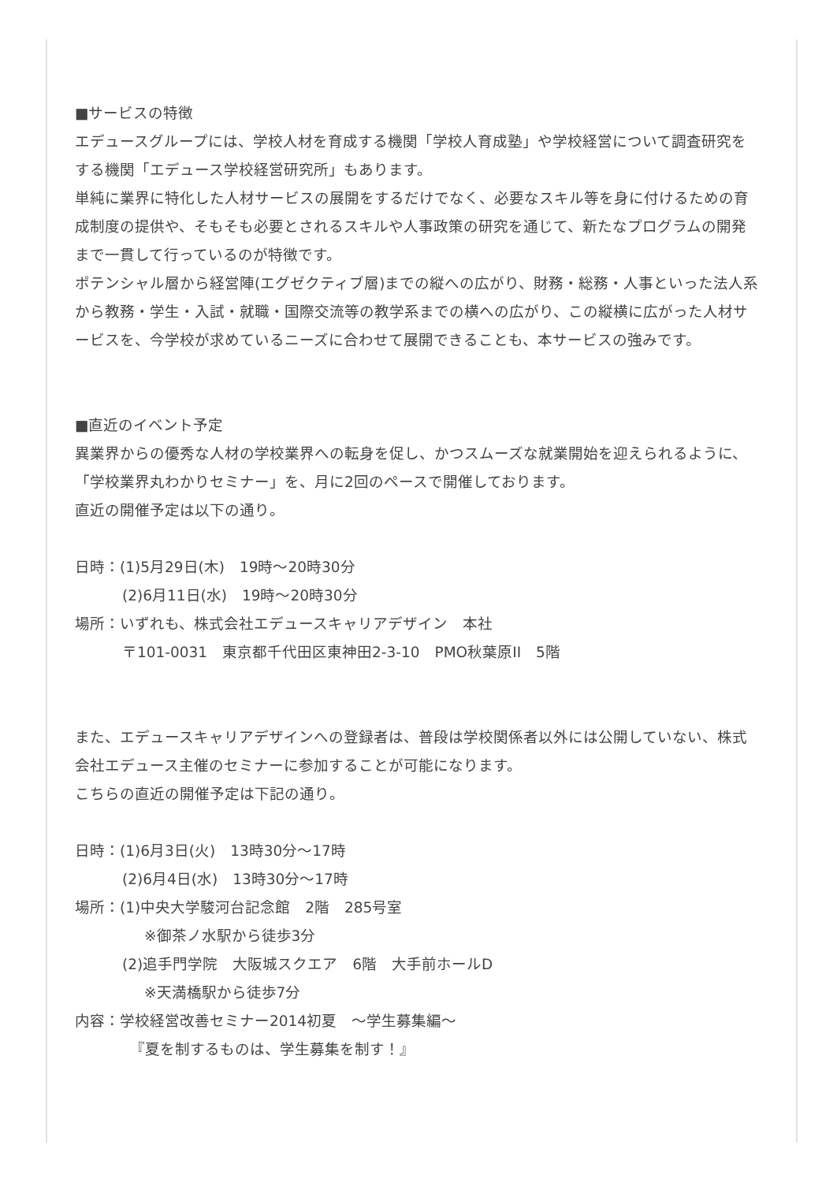■サービスの特徴
エデュースグループには、学校人材を育成する機関「学校人育成塾」や学校経営について調査研究をする機関「エデュース学校経営研究所」もあります。
単純に業界に特化した人材サービスの展開をするだけでなく、必要なスキル等を身に付けるための育成制度の提供や、そもそも必要とされるスキルや人事政策の研究を通じて、新たなプログラムの開発まで一貫して行っているのが特徴です。
ポテンシャル層から経営陣(エグゼクティブ層)までの縦への広がり、財務・総務・人事といった法人系から教務・学生・入試・就職・国際交流等の教学系までの横への広がり、この縦横に広がった人材サービスを、今学校が求めているニーズに合わせて展開できることも、本サービスの強みです。
■直近のイベント予定
異業界からの優秀な人材の学校業界への転身を促し、かつスムーズな就業開始を迎えられるように、「学校業界丸わかりセミナー」を、月に2回のペースで開催しております。
直近の開催予定は以下の通り。
日時：(1)5月29日(木)　19時～20時30分
(2)6月11日(水)　19時～20時30分
場所：いずれも、株式会社エデュースキャリアデザイン　本社
〒101-0031　東京都千代田区東神田2-3-10　PMO秋葉原II　5階
また、エデュースキャリアデザインへの登録者は、普段は学校関係者以外には公開していない、株式会社エデュース主催のセミナーに参加することが可能になります。
こちらの直近の開催予定は下記の通り。
日時：(1)6月3日(火)　13時30分～17時
(2)6月4日(水)　13時30分～17時
場所：(1)中央大学駿河台記念館　2階　285号室
※御茶ノ水駅から徒歩3分
(2)追手門学院　大阪城スクエア　6階　大手前ホールD
※天満橋駅から徒歩7分
内容：学校経営改善セミナー2014初夏　～学生募集編～
『夏を制するものは、学生募集を制す！』